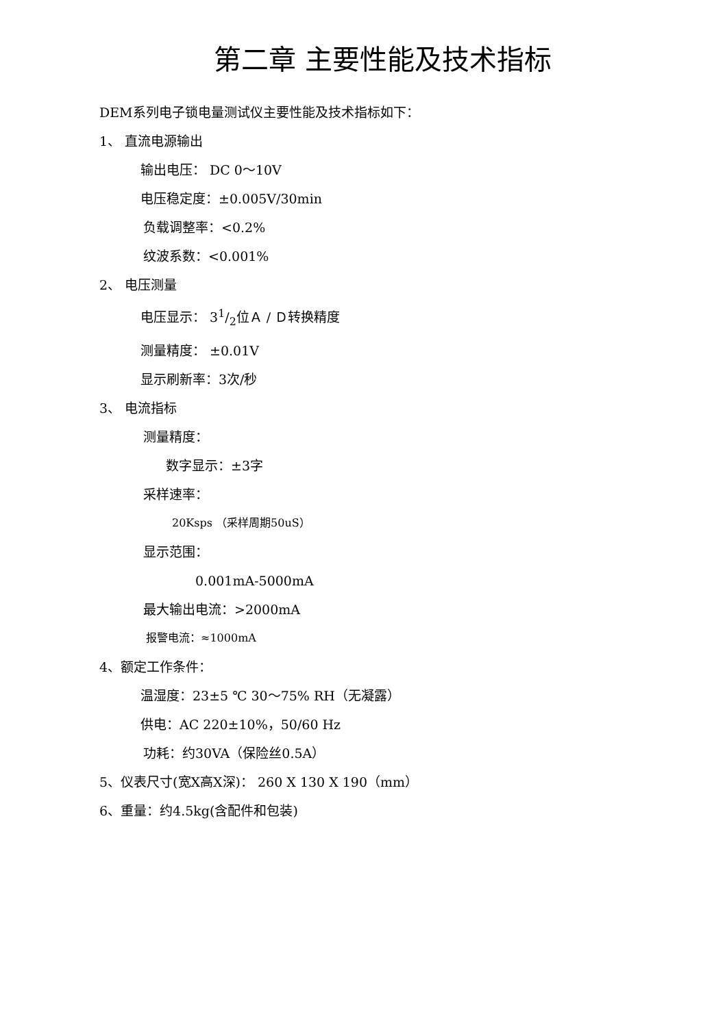第二章 主要性能及技术指标
DEM系列电子锁电量测试仪主要性能及技术指标如下：
1、 直流电源输出
输出电压： DC 0～10V
电压稳定度：±0.005V/30min
负载调整率：<0.2%
纹波系数：<0.001%
2、 电压测量
电压显示： 31/2位Ａ / Ｄ转换精度
测量精度： ±0.01V
显示刷新率：3次/秒
3、 电流指标
测量精度：
数字显示：±3字
采样速率：
20Ksps （采样周期50uS）
显示范围：
0.001mA-5000mA
最大输出电流：>2000mA
报警电流：≈1000mA
4、额定工作条件：
温湿度：23±5 ℃ 30～75% RH（无凝露）
供电：AC 220±10%，50/60 Hz
功耗：约30VA（保险丝0.5A）
5、仪表尺寸(宽X高X深)： 260 X 130 X 190（mm）
6、重量：约4.5kg(含配件和包装)